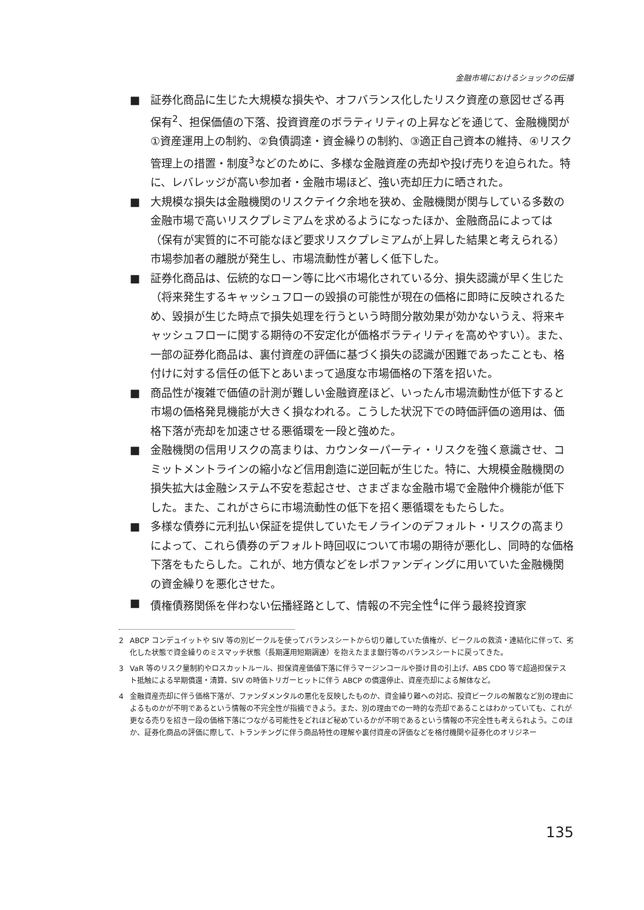金融市場におけるショックの伝播
■ 証券化商品に生じた大規模な損失や、オフバランス化したリスク資産の意図せざる再保有<sup>2</sup>、担保価値の下落、投資資産のボラティリティの上昇などを通じて、金融機関が①資産運用上の制約、②負債調達・資金繰りの制約、③適正自己資本の維持、④リスク管理上の措置・制度<sup>3</sup>などのために、多様な金融資産の売却や投げ売りを迫られた。特に、レバレッジが高い参加者・金融市場ほど、強い売却圧力に晒された。
■ 大規模な損失は金融機関のリスクテイク余地を狭め、金融機関が関与している多数の金融市場で高いリスクプレミアムを求めるようになったほか、金融商品によっては（保有が実質的に不可能なほど要求リスクプレミアムが上昇した結果と考えられる）市場参加者の離脱が発生し、市場流動性が著しく低下した。
■ 証券化商品は、伝統的なローン等に比べ市場化されている分、損失認識が早く生じた（将来発生するキャッシュフローの毀損の可能性が現在の価格に即時に反映されるため、毀損が生じた時点で損失処理を行うという時間分散効果が効かないうえ、将来キャッシュフローに関する期待の不安定化が価格ボラティリティを高めやすい）。また、一部の証券化商品は、裏付資産の評価に基づく損失の認識が困難であったことも、格付けに対する信任の低下とあいまって過度な市場価格の下落を招いた。
■ 商品性が複雑で価値の計測が難しい金融資産ほど、いったん市場流動性が低下すると市場の価格発見機能が大きく損なわれる。こうした状況下での時価評価の適用は、価格下落が売却を加速させる悪循環を一段と強めた。
■ 金融機関の信用リスクの高まりは、カウンターパーティ・リスクを強く意識させ、コミットメントラインの縮小など信用創造に逆回転が生じた。特に、大規模金融機関の損失拡大は金融システム不安を惹起させ、さまざまな金融市場で金融仲介機能が低下した。また、これがさらに市場流動性の低下を招く悪循環をもたらした。
■ 多様な債券に元利払い保証を提供していたモノラインのデフォルト・リスクの高まりによって、これら債券のデフォルト時回収について市場の期待が悪化し、同時的な価格下落をもたらした。これが、地方債などをレポファンディングに用いていた金融機関の資金繰りを悪化させた。
■ 債権債務関係を伴わない伝播経路として、情報の不完全性<sup>4</sup>に伴う最終投資家
2 ABCP コンデュイットや SIV 等の別ビークルを使ってバランスシートから切り離していた債権が、ビークルの救済・連結化に伴って、劣化した状態で資金繰りのミスマッチ状態（長期運用短期調達）を抱えたまま銀行等のバランスシートに戻ってきた。
3 VaR 等のリスク量制約やロスカットルール、担保資産価値下落に伴うマージンコールや掛け目の引上げ、ABS CDO 等で超過担保テスト抵触による早期償還・清算、SIV の時価トリガーヒットに伴う ABCP の償還停止、資産売却による解体など。
4 金融資産売却に伴う価格下落が、ファンダメンタルの悪化を反映したものか、資金繰り難への対応、投資ビークルの解散など別の理由によるものかが不明であるという情報の不完全性が指摘できよう。また、別の理由での一時的な売却であることはわかっていても、これが更なる売りを招き一段の価格下落につながる可能性をどれほど秘めているかが不明であるという情報の不完全性も考えられよう。このほか、証券化商品の評価に際して、トランチングに伴う商品特性の理解や裏付資産の評価などを格付機関や証券化のオリジネー
135